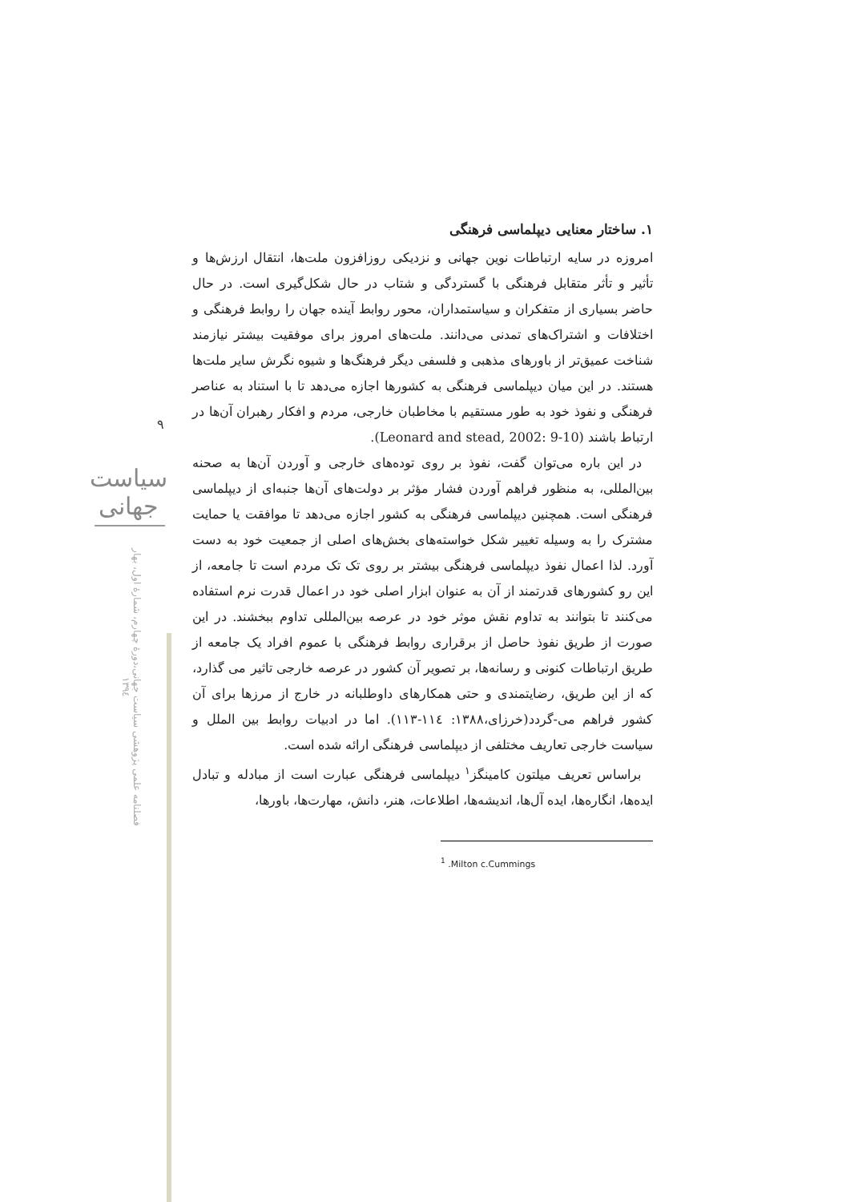۹
سیاست جهانی
فصلنامه علمی پژوهشی سیاست جهانی،دورۀ چهارم، شمارۀ اول، بهار ۱۳۹٤
۱. ساختار معنایی دیپلماسی فرهنگی
امروزه در سایه ارتباطات نوین جهانی و نزدیکی روزافزون ملت‌ها، انتقال ارزش‌ها و تأثیر و تأثر متقابل فرهنگی با گستردگی و شتاب در حال شکل‌گیری است. در حال حاضر بسیاری از متفکران و سیاستمداران، محور روابط آینده جهان را روابط فرهنگی و اختلافات و اشتراک‌های تمدنی می‌دانند. ملت‌های امروز برای موفقیت بیشتر نیازمند شناخت عمیق‌تر از باورهای مذهبی و فلسفی دیگر فرهنگ‌ها و شیوه نگرش سایر ملت‌ها هستند. در این میان دیپلماسی فرهنگی به کشورها اجازه می‌دهد تا با استناد به عناصر فرهنگی و نفوذ خود به طور مستقیم با مخاطبان خارجی، مردم و افکار رهبران آن‌ها در ارتباط باشند (Leonard and stead, 2002: 9-10).
در این باره می‌توان گفت، نفوذ بر روی توده‌های خارجی و آوردن آن‌ها به صحنه بین‌المللی، به منظور فراهم آوردن فشار مؤثر بر دولت‌های آن‌ها جنبه‌ای از دیپلماسی فرهنگی است. همچنین دیپلماسی فرهنگی به کشور اجازه می‌دهد تا موافقت یا حمایت مشترک را به وسیله تغییر شکل خواسته‌های بخش‌های اصلی از جمعیت خود به دست آورد. لذا اعمال نفوذ دیپلماسی فرهنگی بیشتر بر روی تک تک مردم است تا جامعه، از این رو کشورهای قدرتمند از آن به عنوان ابزار اصلی خود در اعمال قدرت نرم استفاده می‌کنند تا بتوانند به تداوم نقش موثر خود در عرصه بین‌المللی تداوم ببخشند. در این صورت از طریق نفوذ حاصل از برقراری روابط فرهنگی با عموم افراد یک جامعه از طریق ارتباطات کنونی و رسانه‌ها، بر تصویر آن کشور در عرصه خارجی تاثیر می گذارد، که از این طریق، رضایتمندی و حتی همکارهای داوطلبانه در خارج از مرزها برای آن کشور فراهم می-گردد(خرزای،۱۳۸۸: ۱۱٤-۱۱۳). اما در ادبیات روابط بین الملل و سیاست خارجی تعاریف مختلفی از دیپلماسی فرهنگی ارائه شده است.
براساس تعریف میلتون کامینگز<sup>۱</sup> دیپلماسی فرهنگی عبارت است از مبادله و تبادل ایده‌ها، انگاره‌ها، ایده آل‌ها، اندیشه‌ها، اطلاعات، هنر، دانش، مهارت‌ها، باورها،
<sup>1</sup> .Milton c.Cummings